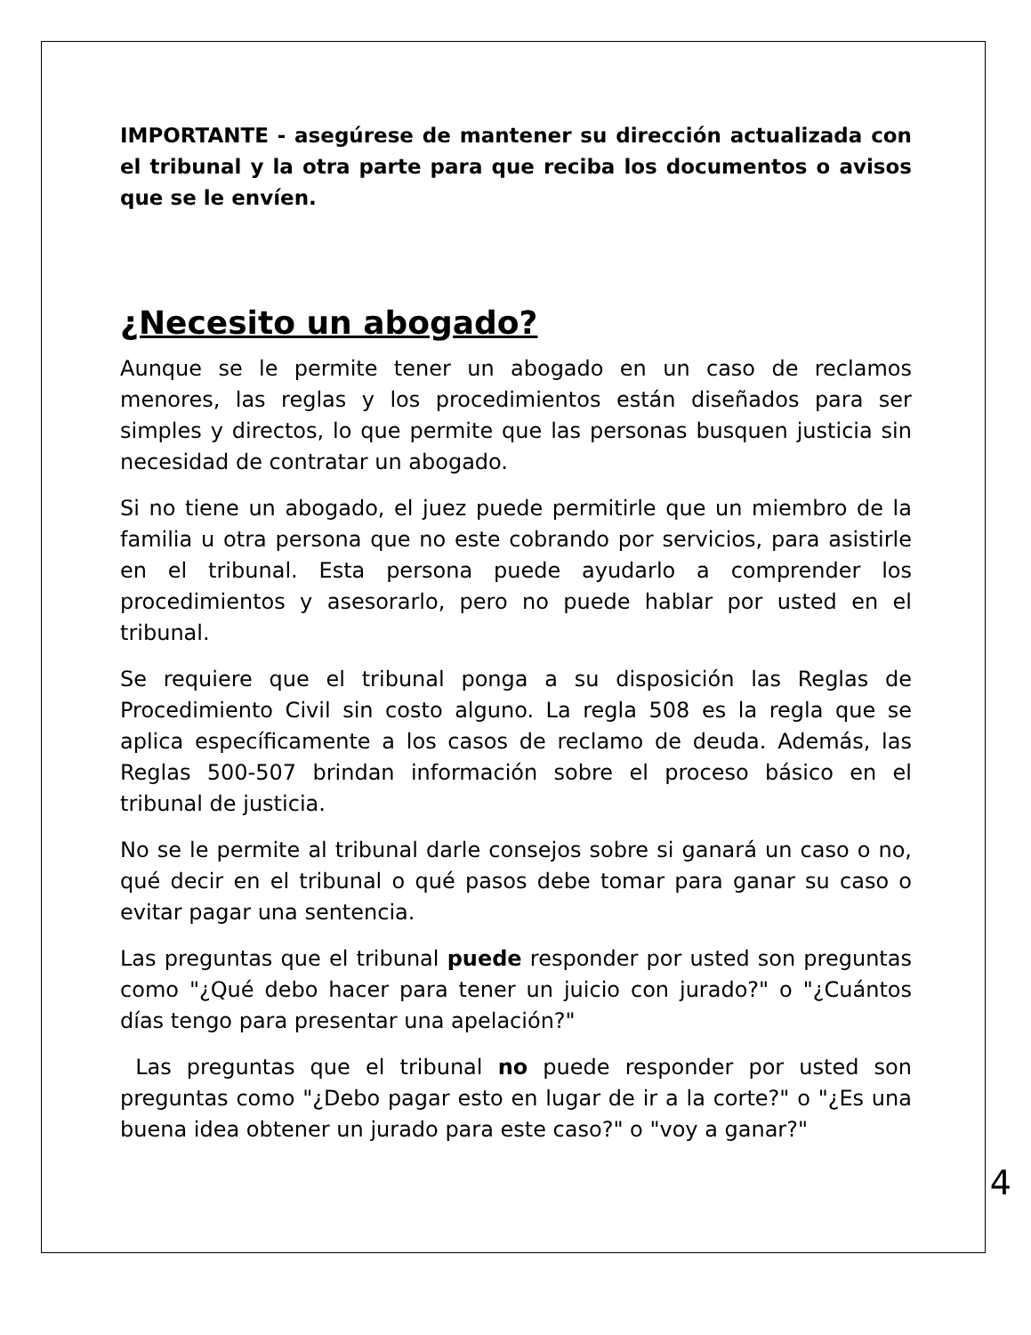IMPORTANTE - asegúrese de mantener su dirección actualizada con el tribunal y la otra parte para que reciba los documentos o avisos que se le envíen.
¿Necesito un abogado?
Aunque se le permite tener un abogado en un caso de reclamos menores, las reglas y los procedimientos están diseñados para ser simples y directos, lo que permite que las personas busquen justicia sin necesidad de contratar un abogado.
Si no tiene un abogado, el juez puede permitirle que un miembro de la familia u otra persona que no este cobrando por servicios, para asistirle en el tribunal. Esta persona puede ayudarlo a comprender los procedimientos y asesorarlo, pero no puede hablar por usted en el tribunal.
Se requiere que el tribunal ponga a su disposición las Reglas de Procedimiento Civil sin costo alguno. La regla 508 es la regla que se aplica específicamente a los casos de reclamo de deuda. Además, las Reglas 500-507 brindan información sobre el proceso básico en el tribunal de justicia.
No se le permite al tribunal darle consejos sobre si ganará un caso o no, qué decir en el tribunal o qué pasos debe tomar para ganar su caso o evitar pagar una sentencia.
Las preguntas que el tribunal puede responder por usted son preguntas como "¿Qué debo hacer para tener un juicio con jurado?" o "¿Cuántos días tengo para presentar una apelación?"
Las preguntas que el tribunal no puede responder por usted son preguntas como "¿Debo pagar esto en lugar de ir a la corte?" o "¿Es una buena idea obtener un jurado para este caso?" o "voy a ganar?"
4